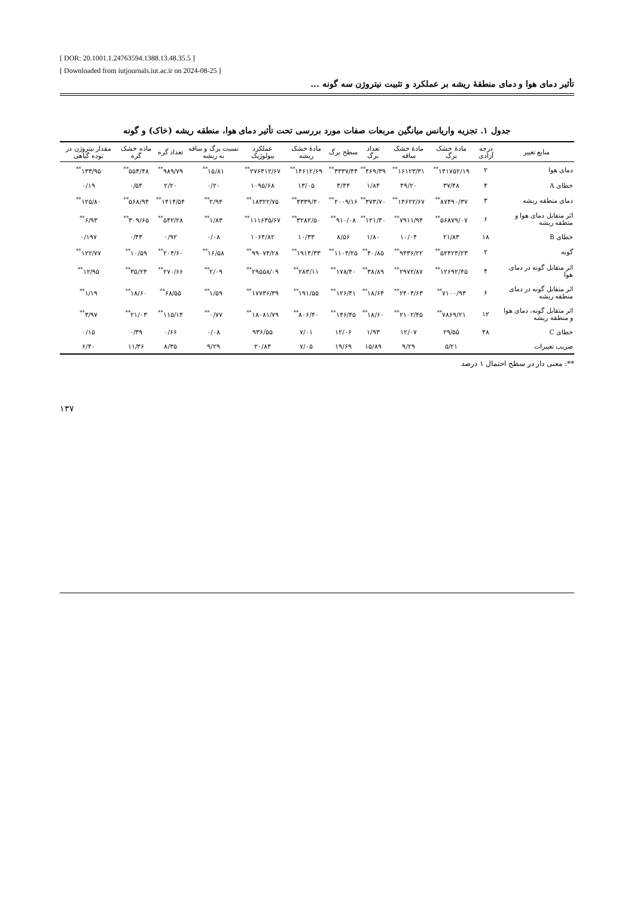[ DOR: 20.1001.1.24763594.1388.13.48.35.5 ]
[ Downloaded from iutjournals.iut.ac.ir on 2024-08-25 ]
تأثیر دمای هوا و دمای منطقۀ ریشه بر عملکرد و تثبیت نیتروژن سه گونه ...
جدول ۱. تجزیه واریانس میانگین مربعات صفات مورد بررسی تحت تأثیر دمای هوا، منطقه ریشه (خاک) و گونه
| منابع تغییر | درجه آزادی | مادۀ خشک برگ | مادۀ خشک ساقه | تعداد برگ | سطح برگ | مادۀ خشک ریشه | عملکرد بیولوژیک | نسبت برگ و ساقه به ریشه | تعداد گره | ماده خشک گره | مقدار نیتروژن در توده گیاهی |
| --- | --- | --- | --- | --- | --- | --- | --- | --- | --- | --- | --- |
| دمای هوا | ۲ | ۱۴۱۷۵۲/۱۹<sup>**</sup> | ۱۶۱۲۳/۳۱<sup>**</sup> | ۴۶۹/۳۹<sup>**</sup> | ۳۳۳۷/۴۴<sup>**</sup> | ۱۴۶۱۲/۶۹<sup>**</sup> | ۲۷۶۴۱۲/۶۷<sup>**</sup> | ۱۵/۸۱<sup>**</sup> | ۹۸۹/۷۹<sup>**</sup> | ۵۵۴/۴۸<sup>**</sup> | ۱۳۳/۹۵<sup>**</sup> |
| خطای A | ۴ | ۳۷/۴۸ | ۴۹/۲۰ | ۱/۸۴ | ۴/۴۴ | ۱۳/۰۵ | ۱۰۹۵/۶۸ | ۰/۲۰ | ۲/۲۰ | ۰/۵۴ | ۰/۱۹ |
| دمای منطقه ریشه | ۳ | ۸۷۴۹۰/۳۷<sup>**</sup> | ۱۴۶۲۲/۶۷<sup>**</sup> | ۳۷۳/۷۰<sup>**</sup> | ۲۰۰۹/۱۶<sup>**</sup> | ۴۳۳۹/۴۰<sup>**</sup> | ۱۸۳۲۲/۷۵<sup>**</sup> | ۲/۹۴<sup>**</sup> | ۱۴۱۴/۵۴<sup>**</sup> | ۵۶۸/۹۴<sup>**</sup> | ۱۲۵/۸۰<sup>**</sup> |
| اثر متقابل دمای هوا و منطقه ریشه | ۶ | ۵۶۸۷۹/۰۷<sup>**</sup> | ۷۹۱۱/۹۴<sup>**</sup> | ۱۲۱/۴۰<sup>**</sup> | ۹۱۰/۰۸<sup>**</sup> | ۳۲۸۲/۵۰<sup>**</sup> | ۱۱۱۶۳۵/۶۷<sup>**</sup> | ۱/۸۳<sup>**</sup> | ۵۴۲/۲۸<sup>**</sup> | ۳۰۹/۶۵<sup>**</sup> | ۶/۹۳<sup>**</sup> |
| خطای B | ۱۸ | ۲۱/۸۳ | ۱۰/۰۴ | ۱/۸۰ | ۸/۵۶ | ۱۰/۳۳ | ۱۰۶۴/۸۲ | ۰/۰۸ | ۰/۹۲ | ۰/۴۳ | ۰/۱۹۷ |
| گونه | ۲ | ۵۲۴۲۳/۲۳<sup>**</sup> | ۹۴۳۶/۲۲<sup>**</sup> | ۴۰/۸۵<sup>**</sup> | ۱۱۰۴/۲۵<sup>**</sup> | ۱۹۱۳/۳۳<sup>**</sup> | ۹۹۰۷۴/۲۸<sup>**</sup> | ۱۶/۵۸<sup>**</sup> | ۲۰۴/۶۰<sup>**</sup> | ۱۰/۵۹<sup>**</sup> | ۱۲۲/۷۷<sup>**</sup> |
| اثر متقابل گونه در دمای هوا | ۴ | ۱۲۶۹۲/۴۵<sup>**</sup> | ۲۹۷۲/۸۷<sup>**</sup> | ۳۸/۸۹<sup>**</sup> | ۱۷۸/۴۰<sup>**</sup> | ۲۸۳/۱۱<sup>**</sup> | ۲۹۵۵۸/۰۹<sup>**</sup> | ۲/۰۹<sup>**</sup> | ۲۷۰/۶۶<sup>**</sup> | ۳۵/۲۴<sup>**</sup> | ۱۲/۹۵<sup>**</sup> |
| اثر متقابل گونه در دمای منطقه ریشه | ۶ | ۷۱۰۰/۹۳<sup>**</sup> | ۲۴۰۴/۶۳<sup>**</sup> | ۱۸/۶۴<sup>**</sup> | ۱۲۶/۴۱<sup>**</sup> | ۱۹۱/۵۵<sup>**</sup> | ۱۷۷۳۶/۳۹<sup>**</sup> | ۱/۵۹<sup>**</sup> | ۶۸/۵۵<sup>**</sup> | ۱۸/۶۰<sup>**</sup> | ۱/۱۹<sup>**</sup> |
| اثر متقابل گونه، دمای هوا و منطقه ریشه | ۱۲ | ۷۸۶۹/۲۱<sup>**</sup> | ۲۱۰۲/۴۵<sup>**</sup> | ۱۸/۶۰<sup>**</sup> | ۱۴۶/۴۵<sup>**</sup> | ۸۰۶/۴۰<sup>**</sup> | ۱۸۰۸۱/۷۹<sup>**</sup> | ۰/۷۷<sup>**</sup> | ۱۱۵/۱۴<sup>**</sup> | ۲۱/۰۳<sup>**</sup> | ۳/۹۷<sup>**</sup> |
| خطای C | ۴۸ | ۲۹/۵۵ | ۱۲/۰۷ | ۱/۹۳ | ۱۲/۰۶ | ۷/۰۱ | ۹۳۶/۵۵ | ۰/۰۸ | ۰/۶۶ | ۰/۳۹ | ۰/۱۵ |
| ضریب تغییرات | | ۵/۲۱ | ۹/۲۹ | ۱۵/۸۹ | ۱۹/۶۹ | ۷/۰۵ | ۲۰/۸۳ | ۹/۲۹ | ۸/۳۵ | ۱۱/۳۶ | ۶/۴۰ |
**: معنی دار در سطح احتمال ۱ درصد
۱۳۷